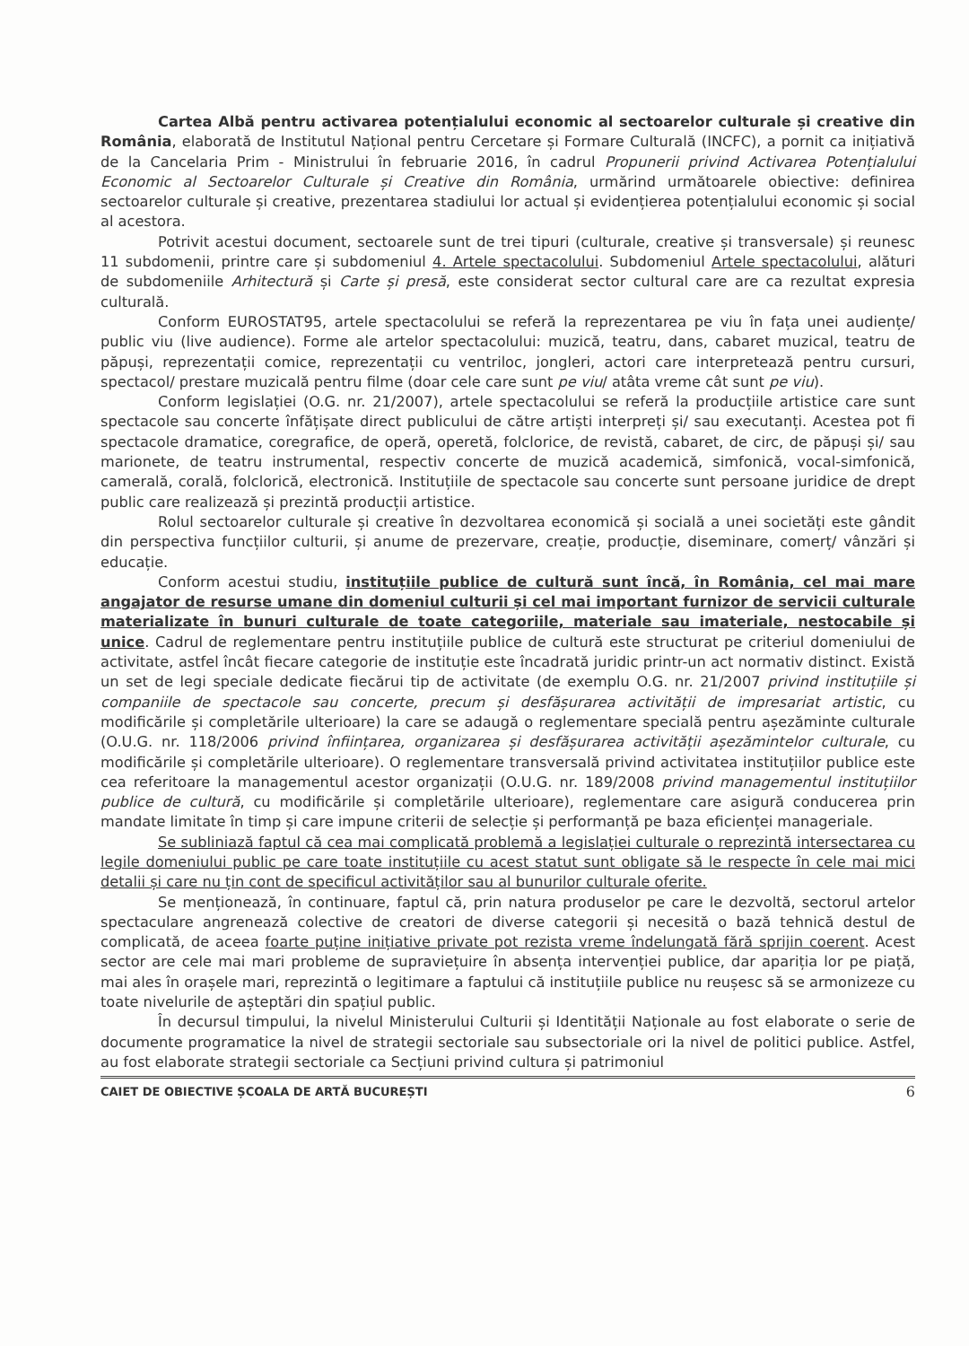Cartea Albă pentru activarea potențialului economic al sectoarelor culturale și creative din România, elaborată de Institutul Național pentru Cercetare și Formare Culturală (INCFC), a pornit ca inițiativă de la Cancelaria Prim - Ministrului în februarie 2016, în cadrul Propunerii privind Activarea Potențialului Economic al Sectoarelor Culturale și Creative din România, urmărind următoarele obiective: definirea sectoarelor culturale și creative, prezentarea stadiului lor actual și evidențierea potențialului economic și social al acestora.
Potrivit acestui document, sectoarele sunt de trei tipuri (culturale, creative și transversale) și reunesc 11 subdomenii, printre care și subdomeniul 4. Artele spectacolului. Subdomeniul Artele spectacolului, alături de subdomeniile Arhitectură și Carte și presă, este considerat sector cultural care are ca rezultat expresia culturală.
Conform EUROSTAT95, artele spectacolului se referă la reprezentarea pe viu în fața unei audiențe/ public viu (live audience). Forme ale artelor spectacolului: muzică, teatru, dans, cabaret muzical, teatru de păpuși, reprezentații comice, reprezentații cu ventriloc, jongleri, actori care interpretează pentru cursuri, spectacol/ prestare muzicală pentru filme (doar cele care sunt pe viu/ atâta vreme cât sunt pe viu).
Conform legislației (O.G. nr. 21/2007), artele spectacolului se referă la producțiile artistice care sunt spectacole sau concerte înfățișate direct publicului de către artiști interpreți și/ sau executanți. Acestea pot fi spectacole dramatice, coregrafice, de operă, operetă, folclorice, de revistă, cabaret, de circ, de păpuși și/ sau marionete, de teatru instrumental, respectiv concerte de muzică academică, simfonică, vocal-simfonică, camerală, corală, folclorică, electronică. Instituțiile de spectacole sau concerte sunt persoane juridice de drept public care realizează și prezintă producții artistice.
Rolul sectoarelor culturale și creative în dezvoltarea economică și socială a unei societăți este gândit din perspectiva funcțiilor culturii, și anume de prezervare, creație, producție, diseminare, comerț/ vânzări și educație.
Conform acestui studiu, instituțiile publice de cultură sunt încă, în România, cel mai mare angajator de resurse umane din domeniul culturii și cel mai important furnizor de servicii culturale materializate în bunuri culturale de toate categoriile, materiale sau imateriale, nestocabile și unice. Cadrul de reglementare pentru instituțiile publice de cultură este structurat pe criteriul domeniului de activitate, astfel încât fiecare categorie de instituție este încadrată juridic printr-un act normativ distinct. Există un set de legi speciale dedicate fiecărui tip de activitate (de exemplu O.G. nr. 21/2007 privind instituțiile și companiile de spectacole sau concerte, precum și desfășurarea activității de impresariat artistic, cu modificările și completările ulterioare) la care se adaugă o reglementare specială pentru așezăminte culturale (O.U.G. nr. 118/2006 privind înființarea, organizarea și desfășurarea activității așezămintelor culturale, cu modificările și completările ulterioare). O reglementare transversală privind activitatea instituțiilor publice este cea referitoare la managementul acestor organizații (O.U.G. nr. 189/2008 privind managementul instituțiilor publice de cultură, cu modificările și completările ulterioare), reglementare care asigură conducerea prin mandate limitate în timp și care impune criterii de selecție și performanță pe baza eficienței manageriale.
Se subliniază faptul că cea mai complicată problemă a legislației culturale o reprezintă intersectarea cu legile domeniului public pe care toate instituțiile cu acest statut sunt obligate să le respecte în cele mai mici detalii și care nu țin cont de specificul activităților sau al bunurilor culturale oferite.
Se menționează, în continuare, faptul că, prin natura produselor pe care le dezvoltă, sectorul artelor spectaculare angrenează colective de creatori de diverse categorii și necesită o bază tehnică destul de complicată, de aceea foarte puține inițiative private pot rezista vreme îndelungată fără sprijin coerent. Acest sector are cele mai mari probleme de supraviețuire în absența intervenției publice, dar apariția lor pe piață, mai ales în orașele mari, reprezintă o legitimare a faptului că instituțiile publice nu reușesc să se armonizeze cu toate nivelurile de așteptări din spațiul public.
În decursul timpului, la nivelul Ministerului Culturii și Identității Naționale au fost elaborate o serie de documente programatice la nivel de strategii sectoriale sau subsectoriale ori la nivel de politici publice. Astfel, au fost elaborate strategii sectoriale ca Secțiuni privind cultura și patrimoniul
CAIET DE OBIECTIVE ȘCOALA DE ARTĂ BUCUREȘTI 6